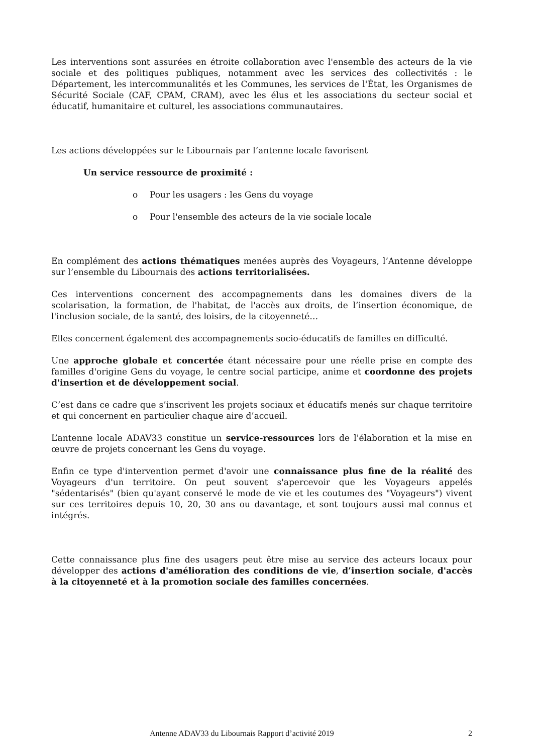Les interventions sont assurées en étroite collaboration avec l'ensemble des acteurs de la vie sociale et des politiques publiques, notamment avec les services des collectivités : le Département, les intercommunalités et les Communes, les services de l'État, les Organismes de Sécurité Sociale (CAF, CPAM, CRAM), avec les élus et les associations du secteur social et éducatif, humanitaire et culturel, les associations communautaires.
Les actions développées sur le Libournais par l’antenne locale favorisent
Un service ressource de proximité :
o Pour les usagers : les Gens du voyage
o Pour l'ensemble des acteurs de la vie sociale locale
En complément des actions thématiques menées auprès des Voyageurs, l’Antenne développe sur l’ensemble du Libournais des actions territorialisées.
Ces interventions concernent des accompagnements dans les domaines divers de la scolarisation, la formation, de l'habitat, de l'accès aux droits, de l’insertion économique, de l'inclusion sociale, de la santé, des loisirs, de la citoyenneté…
Elles concernent également des accompagnements socio-éducatifs de familles en difficulté.
Une approche globale et concertée étant nécessaire pour une réelle prise en compte des familles d'origine Gens du voyage, le centre social participe, anime et coordonne des projets d'insertion et de développement social.
C’est dans ce cadre que s’inscrivent les projets sociaux et éducatifs menés sur chaque territoire et qui concernent en particulier chaque aire d’accueil.
L’antenne locale ADAV33 constitue un service-ressources lors de l'élaboration et la mise en œuvre de projets concernant les Gens du voyage.
Enfin ce type d'intervention permet d'avoir une connaissance plus fine de la réalité des Voyageurs d'un territoire. On peut souvent s'apercevoir que les Voyageurs appelés "sédentarisés" (bien qu'ayant conservé le mode de vie et les coutumes des "Voyageurs") vivent sur ces territoires depuis 10, 20, 30 ans ou davantage, et sont toujours aussi mal connus et intégrés.
Cette connaissance plus fine des usagers peut être mise au service des acteurs locaux pour développer des actions d'amélioration des conditions de vie, d’insertion sociale, d'accès à la citoyenneté et à la promotion sociale des familles concernées.
Antenne ADAV33 du Libournais Rapport d’activité 2019 2